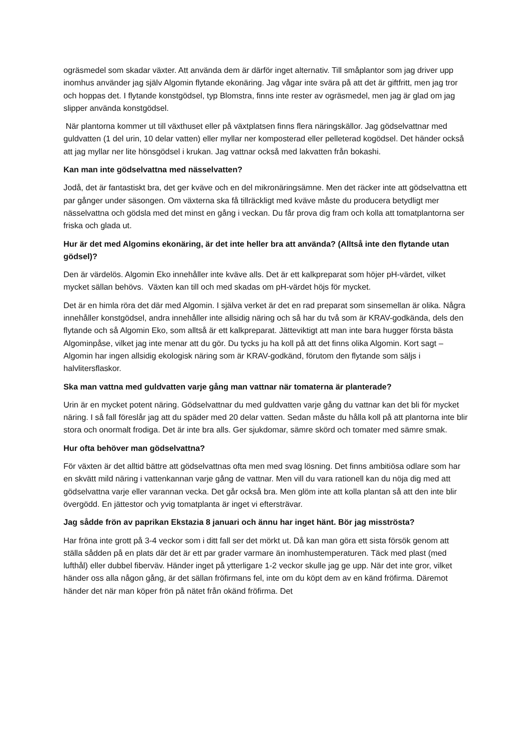ogräsmedel som skadar växter. Att använda dem är därför inget alternativ. Till småplantor som jag driver upp inomhus använder jag själv Algomin flytande ekonäring. Jag vågar inte svära på att det är giftfritt, men jag tror och hoppas det. I flytande konstgödsel, typ Blomstra, finns inte rester av ogräsmedel, men jag är glad om jag slipper använda konstgödsel.
När plantorna kommer ut till växthuset eller på växtplatsen finns flera näringskällor. Jag gödselvattnar med guldvatten (1 del urin, 10 delar vatten) eller myllar ner komposterad eller pelleterad kogödsel. Det händer också att jag myllar ner lite hönsgödsel i krukan. Jag vattnar också med lakvatten från bokashi.
Kan man inte gödselvattna med nässelvatten?
Jodå, det är fantastiskt bra, det ger kväve och en del mikronäringsämne. Men det räcker inte att gödselvattna ett par gånger under säsongen. Om växterna ska få tillräckligt med kväve måste du producera betydligt mer nässelvattna och gödsla med det minst en gång i veckan. Du får prova dig fram och kolla att tomatplantorna ser friska och glada ut.
Hur är det med Algomins ekonäring, är det inte heller bra att använda? (Alltså inte den flytande utan gödsel)?
Den är värdelös. Algomin Eko innehåller inte kväve alls. Det är ett kalkpreparat som höjer pH-värdet, vilket mycket sällan behövs. Växten kan till och med skadas om pH-värdet höjs för mycket.
Det är en himla röra det där med Algomin. I själva verket är det en rad preparat som sinsemellan är olika. Några innehåller konstgödsel, andra innehåller inte allsidig näring och så har du två som är KRAV-godkända, dels den flytande och så Algomin Eko, som alltså är ett kalkpreparat. Jätteviktigt att man inte bara hugger första bästa Algominpåse, vilket jag inte menar att du gör. Du tycks ju ha koll på att det finns olika Algomin. Kort sagt – Algomin har ingen allsidig ekologisk näring som är KRAV-godkänd, förutom den flytande som säljs i halvlitersflaskor.
Ska man vattna med guldvatten varje gång man vattnar när tomaterna är planterade?
Urin är en mycket potent näring. Gödselvattnar du med guldvatten varje gång du vattnar kan det bli för mycket näring. I så fall föreslår jag att du späder med 20 delar vatten. Sedan måste du hålla koll på att plantorna inte blir stora och onormalt frodiga. Det är inte bra alls. Ger sjukdomar, sämre skörd och tomater med sämre smak.
Hur ofta behöver man gödselvattna?
För växten är det alltid bättre att gödselvattnas ofta men med svag lösning. Det finns ambitiösa odlare som har en skvätt mild näring i vattenkannan varje gång de vattnar. Men vill du vara rationell kan du nöja dig med att gödselvattna varje eller varannan vecka. Det går också bra. Men glöm inte att kolla plantan så att den inte blir övergödd. En jättestor och yvig tomatplanta är inget vi eftersträvar.
Jag sådde frön av paprikan Ekstazia 8 januari och ännu har inget hänt. Bör jag misströsta?
Har fröna inte grott på 3-4 veckor som i ditt fall ser det mörkt ut. Då kan man göra ett sista försök genom att ställa sådden på en plats där det är ett par grader varmare än inomhustemperaturen. Täck med plast (med lufthål) eller dubbel fiberväv. Händer inget på ytterligare 1-2 veckor skulle jag ge upp. När det inte gror, vilket händer oss alla någon gång, är det sällan fröfirmans fel, inte om du köpt dem av en känd fröfirma. Däremot händer det när man köper frön på nätet från okänd fröfirma. Det